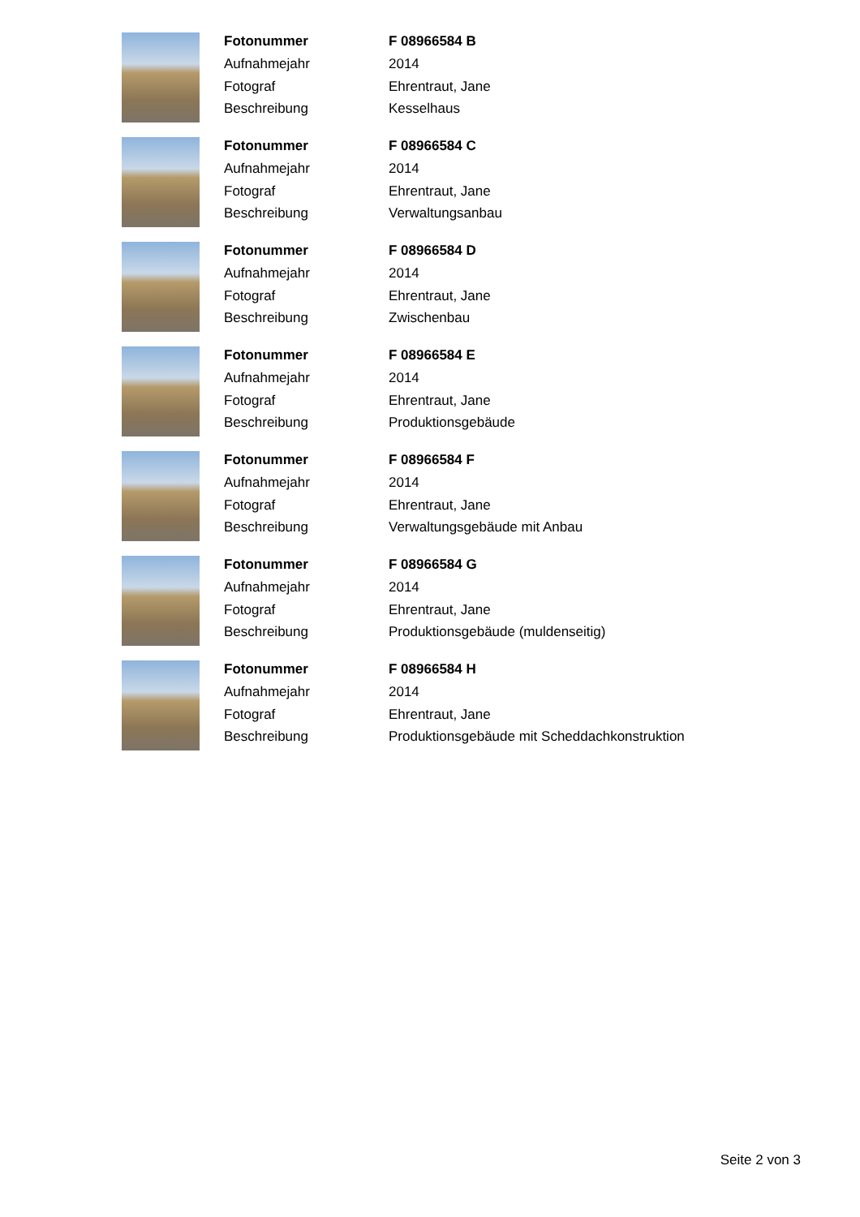| Fotonummer | F 08966584 B |
| Aufnahmejahr | 2014 |
| Fotograf | Ehrentraut, Jane |
| Beschreibung | Kesselhaus |
| Fotonummer | F 08966584 C |
| Aufnahmejahr | 2014 |
| Fotograf | Ehrentraut, Jane |
| Beschreibung | Verwaltungsanbau |
| Fotonummer | F 08966584 D |
| Aufnahmejahr | 2014 |
| Fotograf | Ehrentraut, Jane |
| Beschreibung | Zwischenbau |
| Fotonummer | F 08966584 E |
| Aufnahmejahr | 2014 |
| Fotograf | Ehrentraut, Jane |
| Beschreibung | Produktionsgebäude |
| Fotonummer | F 08966584 F |
| Aufnahmejahr | 2014 |
| Fotograf | Ehrentraut, Jane |
| Beschreibung | Verwaltungsgebäude mit Anbau |
| Fotonummer | F 08966584 G |
| Aufnahmejahr | 2014 |
| Fotograf | Ehrentraut, Jane |
| Beschreibung | Produktionsgebäude (muldenseitig) |
| Fotonummer | F 08966584 H |
| Aufnahmejahr | 2014 |
| Fotograf | Ehrentraut, Jane |
| Beschreibung | Produktionsgebäude mit Scheddachkonstruktion |
Seite 2 von 3